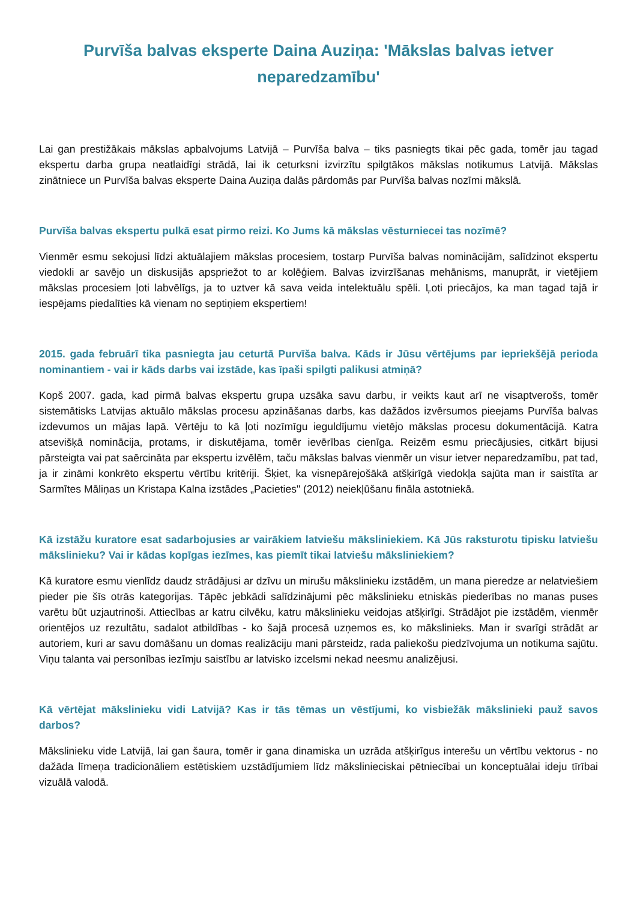Purvīša balvas eksperte Daina Auziņa: 'Mākslas balvas ietver neparedzamību'
Lai gan prestižākais mākslas apbalvojums Latvijā – Purvīša balva – tiks pasniegts tikai pēc gada, tomēr jau tagad ekspertu darba grupa neatlaidīgi strādā, lai ik ceturksni izvirzītu spilgtākos mākslas notikumus Latvijā. Mākslas zinātniece un Purvīša balvas eksperte Daina Auziņa dalās pārdomās par Purvīša balvas nozīmi mākslā.
Purvīša balvas ekspertu pulkā esat pirmo reizi. Ko Jums kā mākslas vēsturniecei tas nozīmē?
Vienmēr esmu sekojusi līdzi aktuālajiem mākslas procesiem, tostarp Purvīša balvas nominācijām, salīdzinot ekspertu viedokli ar savējo un diskusijās apspriežot to ar kolēģiem. Balvas izvirzīšanas mehānisms, manuprāt, ir vietējiem mākslas procesiem ļoti labvēlīgs, ja to uztver kā sava veida intelektuālu spēli. Ļoti priecājos, ka man tagad tajā ir iespējams piedalīties kā vienam no septiņiem ekspertiem!
2015. gada februārī tika pasniegta jau ceturtā Purvīša balva. Kāds ir Jūsu vērtējums par iepriekšējā perioda nominantiem - vai ir kāds darbs vai izstāde, kas īpaši spilgti palikusi atmiņā?
Kopš 2007. gada, kad pirmā balvas ekspertu grupa uzsāka savu darbu, ir veikts kaut arī ne visaptverošs, tomēr sistemātisks Latvijas aktuālo mākslas procesu apzināšanas darbs, kas dažādos izvērsumos pieejams Purvīša balvas izdevumos un mājas lapā. Vērtēju to kā ļoti nozīmīgu ieguldījumu vietējo mākslas procesu dokumentācijā. Katra atsevišķā nominācija, protams, ir diskutējama, tomēr ievērības cienīga. Reizēm esmu priecājusies, citkārt bijusi pārsteigta vai pat saērcināta par ekspertu izvēlēm, taču mākslas balvas vienmēr un visur ietver neparedzamību, pat tad, ja ir zināmi konkrēto ekspertu vērtību kritēriji. Šķiet, ka visnepārejošākā atšķirīgā viedokļa sajūta man ir saistīta ar Sarmītes Māliņas un Kristapa Kalna izstādes „Pacieties" (2012) neiekļūšanu fināla astotniekā.
Kā izstāžu kuratore esat sadarbojusies ar vairākiem latviešu māksliniekiem. Kā Jūs raksturotu tipisku latviešu mākslinieku? Vai ir kādas kopīgas iezīmes, kas piemīt tikai latviešu māksliniekiem?
Kā kuratore esmu vienlīdz daudz strādājusi ar dzīvu un mirušu mākslinieku izstādēm, un mana pieredze ar nelatviešiem pieder pie šīs otrās kategorijas. Tāpēc jebkādi salīdzinājumi pēc mākslinieku etniskās piederības no manas puses varētu būt uzjautrinoši. Attiecības ar katru cilvēku, katru mākslinieku veidojas atšķirīgi. Strādājot pie izstādēm, vienmēr orientējos uz rezultātu, sadalot atbildības - ko šajā procesā uzņemos es, ko mākslinieks. Man ir svarīgi strādāt ar autoriem, kuri ar savu domāšanu un domas realizāciju mani pārsteidz, rada paliekošu piedzīvojuma un notikuma sajūtu. Viņu talanta vai personības iezīmju saistību ar latvisko izcelsmi nekad neesmu analizējusi.
Kā vērtējat mākslinieku vidi Latvijā? Kas ir tās tēmas un vēstījumi, ko visbiežāk mākslinieki pauž savos darbos?
Mākslinieku vide Latvijā, lai gan šaura, tomēr ir gana dinamiska un uzrāda atšķirīgus interešu un vērtību vektorus - no dažāda līmeņa tradicionāliem estētiskiem uzstādījumiem līdz mākslinieciskai pētniecībai un konceptuālai ideju tīrībai vizuālā valodā.